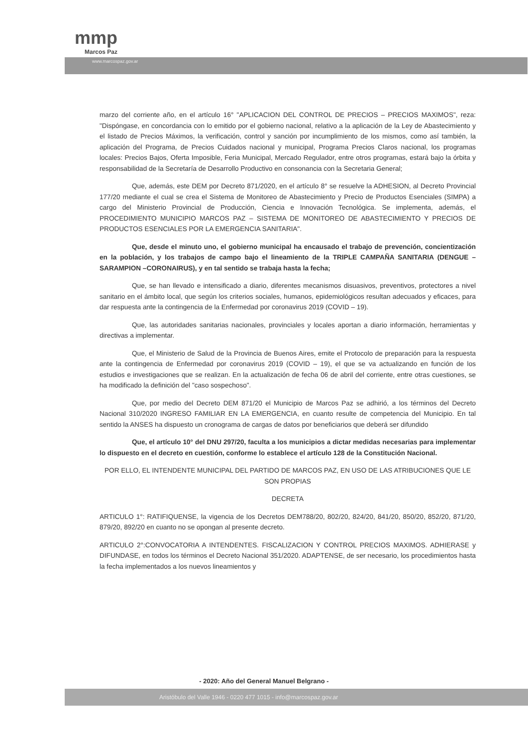mmp
Marcos Paz
www.marcospaz.gov.ar
marzo del corriente año, en el artículo 16° "APLICACION DEL CONTROL DE PRECIOS – PRECIOS MAXIMOS", reza: "Dispóngase, en concordancia con lo emitido por el gobierno nacional, relativo a la aplicación de la Ley de Abastecimiento y el listado de Precios Máximos, la verificación, control y sanción por incumplimiento de los mismos, como así también, la aplicación del Programa, de Precios Cuidados nacional y municipal, Programa Precios Claros nacional, los programas locales: Precios Bajos, Oferta Imposible, Feria Municipal, Mercado Regulador, entre otros programas, estará bajo la órbita y responsabilidad de la Secretaría de Desarrollo Productivo en consonancia con la Secretaria General;
Que, además, este DEM por Decreto 871/2020, en el artículo 8° se resuelve la ADHESION, al Decreto Provincial 177/20 mediante el cual se crea el Sistema de Monitoreo de Abastecimiento y Precio de Productos Esenciales (SIMPA) a cargo del Ministerio Provincial de Producción, Ciencia e Innovación Tecnológica. Se implementa, además, el PROCEDIMIENTO MUNICIPIO MARCOS PAZ – SISTEMA DE MONITOREO DE ABASTECIMIENTO Y PRECIOS DE PRODUCTOS ESENCIALES POR LA EMERGENCIA SANITARIA".
Que, desde el minuto uno, el gobierno municipal ha encausado el trabajo de prevención, concientización en la población, y los trabajos de campo bajo el lineamiento de la TRIPLE CAMPAÑA SANITARIA (DENGUE – SARAMPION –CORONAIRUS), y en tal sentido se trabaja hasta la fecha;
Que, se han llevado e intensificado a diario, diferentes mecanismos disuasivos, preventivos, protectores a nivel sanitario en el ámbito local, que según los criterios sociales, humanos, epidemiológicos resultan adecuados y eficaces, para dar respuesta ante la contingencia de la Enfermedad por coronavirus 2019 (COVID – 19).
Que, las autoridades sanitarias nacionales, provinciales y locales aportan a diario información, herramientas y directivas a implementar.
Que, el Ministerio de Salud de la Provincia de Buenos Aires, emite el Protocolo de preparación para la respuesta ante la contingencia de Enfermedad por coronavirus 2019 (COVID – 19), el que se va actualizando en función de los estudios e investigaciones que se realizan. En la actualización de fecha 06 de abril del corriente, entre otras cuestiones, se ha modificado la definición del "caso sospechoso".
Que, por medio del Decreto DEM 871/20 el Municipio de Marcos Paz se adhirió, a los términos del Decreto Nacional 310/2020 INGRESO FAMILIAR EN LA EMERGENCIA, en cuanto resulte de competencia del Municipio. En tal sentido la ANSES ha dispuesto un cronograma de cargas de datos por beneficiarios que deberá ser difundido
Que, el artículo 10° del DNU 297/20, faculta a los municipios a dictar medidas necesarias para implementar lo dispuesto en el decreto en cuestión, conforme lo establece el artículo 128 de la Constitución Nacional.
POR ELLO, EL INTENDENTE MUNICIPAL DEL PARTIDO DE MARCOS PAZ, EN USO DE LAS ATRIBUCIONES QUE LE SON PROPIAS
DECRETA
ARTICULO 1°: RATIFIQUENSE, la vigencia de los Decretos DEM788/20, 802/20, 824/20, 841/20, 850/20, 852/20, 871/20, 879/20, 892/20 en cuanto no se opongan al presente decreto.
ARTICULO 2°:CONVOCATORIA A INTENDENTES. FISCALIZACION Y CONTROL PRECIOS MAXIMOS. ADHIERASE y DIFUNDASE, en todos los términos el Decreto Nacional 351/2020. ADAPTENSE, de ser necesario, los procedimientos hasta la fecha implementados a los nuevos lineamientos y
- 2020: Año del General Manuel Belgrano -
Aristóbulo del Valle 1946 - 0220 477 1015 - info@marcospaz.gov.ar